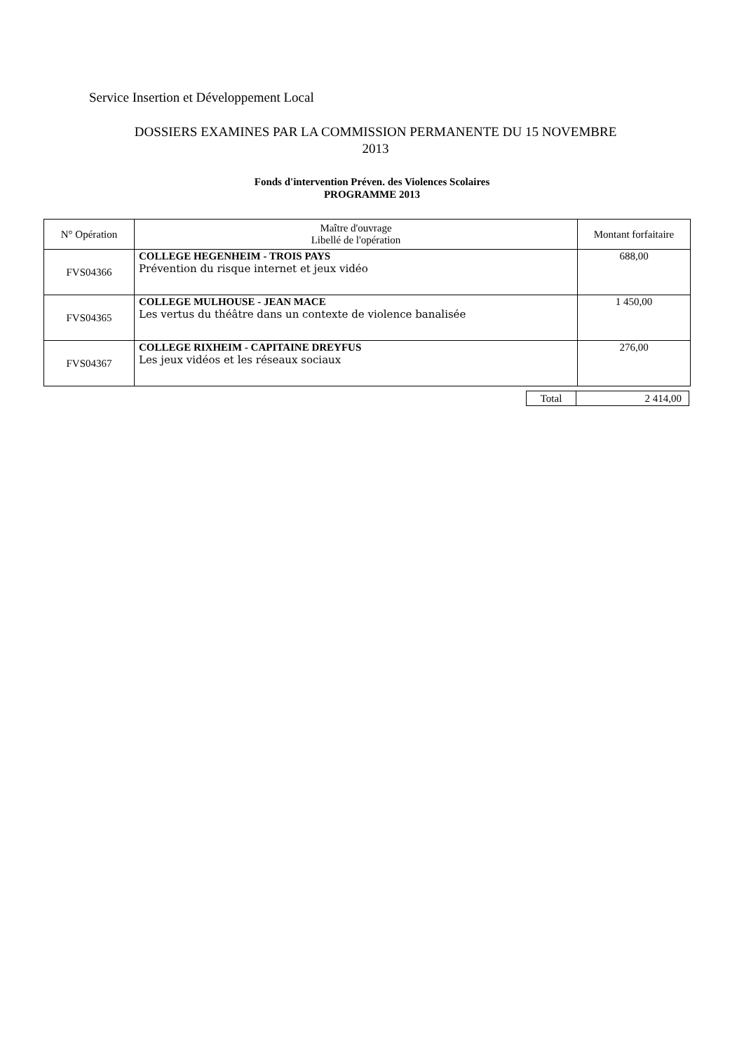Service Insertion et Développement Local
DOSSIERS EXAMINES PAR LA COMMISSION PERMANENTE DU 15 NOVEMBRE
2013
Fonds d'intervention Préven. des Violences Scolaires
PROGRAMME 2013
| N° Opération | Maître d'ouvrage Libellé de l'opération | Montant forfaitaire |
| --- | --- | --- |
| FVS04366 | COLLEGE HEGENHEIM - TROIS PAYS Prévention du risque internet et jeux vidéo | 688,00 |
| FVS04365 | COLLEGE MULHOUSE - JEAN MACE Les vertus du théâtre dans un contexte de violence banalisée | 1 450,00 |
| FVS04367 | COLLEGE RIXHEIM - CAPITAINE DREYFUS Les jeux vidéos et les réseaux sociaux | 276,00 |
| Total | 2 414,00 |